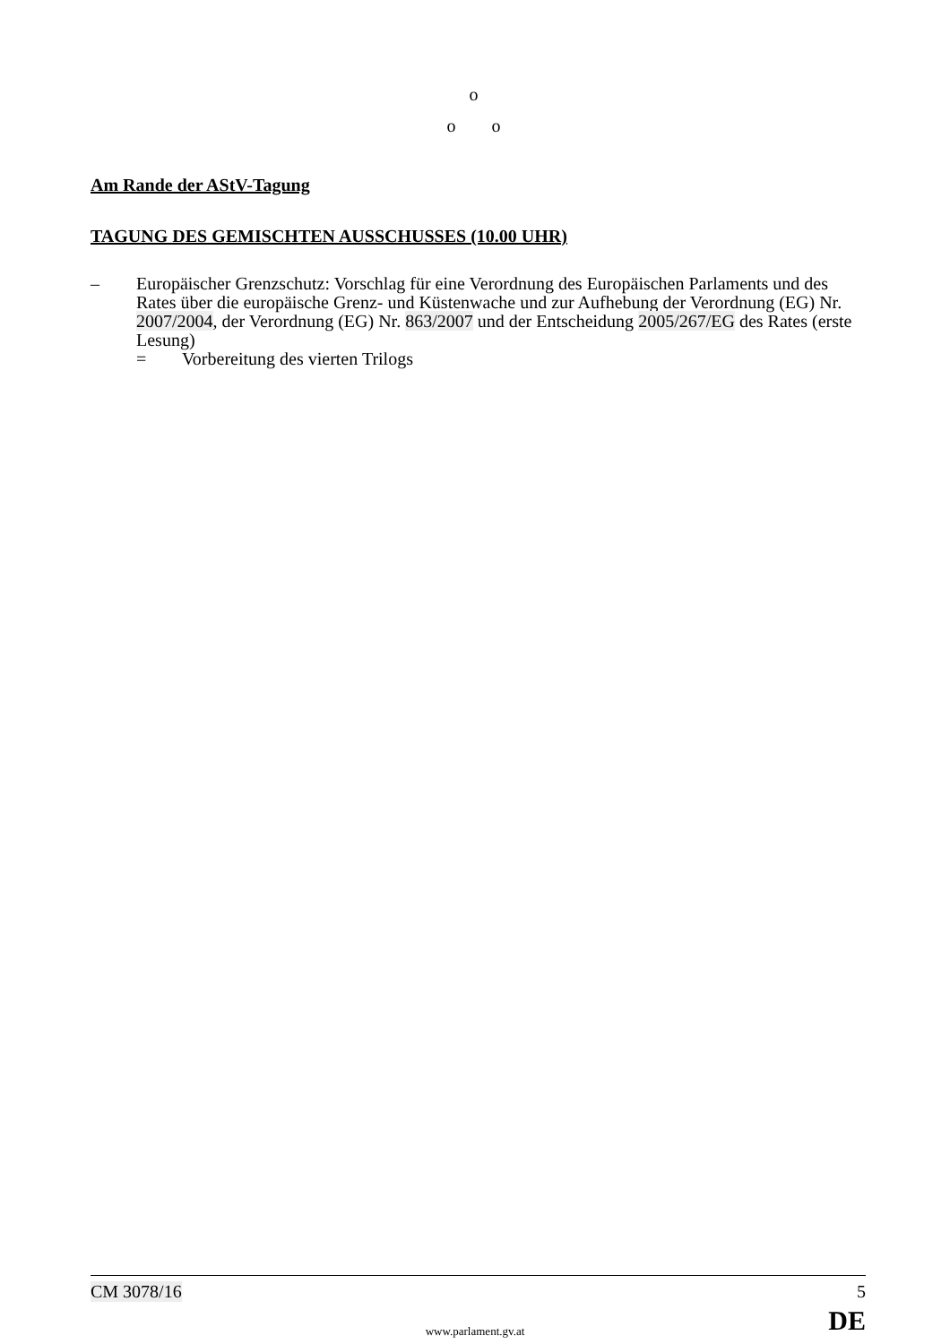o
o o
Am Rande der AStV-Tagung
TAGUNG DES GEMISCHTEN AUSSCHUSSES (10.00 UHR)
– Europäischer Grenzschutz: Vorschlag für eine Verordnung des Europäischen Parlaments und des Rates über die europäische Grenz- und Küstenwache und zur Aufhebung der Verordnung (EG) Nr. 2007/2004, der Verordnung (EG) Nr. 863/2007 und der Entscheidung 2005/267/EG des Rates (erste Lesung)
= Vorbereitung des vierten Trilogs
CM 3078/16 5
DE
www.parlament.gv.at